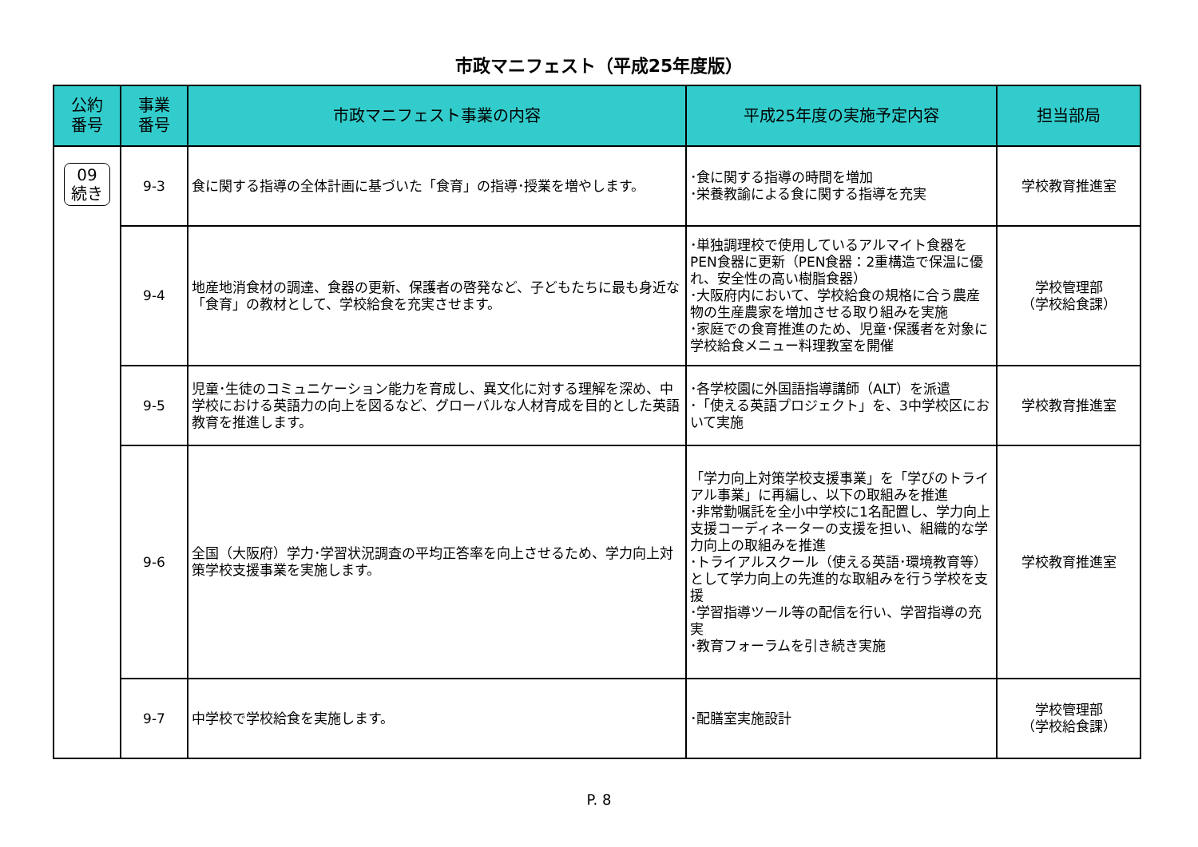市政マニフェスト（平成25年度版）
| 公約 番号 | 事業 番号 | 市政マニフェスト事業の内容 | 平成25年度の実施予定内容 | 担当部局 |
| --- | --- | --- | --- | --- |
| 09 続き | 9-3 | 食に関する指導の全体計画に基づいた「食育」の指導･授業を増やします。 | ･食に関する指導の時間を増加 ･栄養教諭による食に関する指導を充実 | 学校教育推進室 |
| | 9-4 | 地産地消食材の調達、食器の更新、保護者の啓発など、子どもたちに最も身近な「食育」の教材として、学校給食を充実させます。 | ･単独調理校で使用しているアルマイト食器をPEN食器に更新（PEN食器：2重構造で保温に優れ、安全性の高い樹脂食器） ･大阪府内において、学校給食の規格に合う農産物の生産農家を増加させる取り組みを実施 ･家庭での食育推進のため、児童･保護者を対象に学校給食メニュー料理教室を開催 | 学校管理部 （学校給食課） |
| | 9-5 | 児童･生徒のコミュニケーション能力を育成し、異文化に対する理解を深め、中学校における英語力の向上を図るなど、グローバルな人材育成を目的とした英語教育を推進します。 | ･各学校園に外国語指導講師（ALT）を派遣 ･「使える英語プロジェクト」を、3中学校区において実施 | 学校教育推進室 |
| | 9-6 | 全国（大阪府）学力･学習状況調査の平均正答率を向上させるため、学力向上対策学校支援事業を実施します。 | 「学力向上対策学校支援事業」を「学びのトライアル事業」に再編し、以下の取組みを推進 ･非常勤嘱託を全小中学校に1名配置し、学力向上支援コーディネーターの支援を担い、組織的な学力向上の取組みを推進 ･トライアルスクール（使える英語･環境教育等）として学力向上の先進的な取組みを行う学校を支援 ･学習指導ツール等の配信を行い、学習指導の充実 ･教育フォーラムを引き続き実施 | 学校教育推進室 |
| | 9-7 | 中学校で学校給食を実施します。 | ･配膳室実施設計 | 学校管理部 （学校給食課） |
P. 8